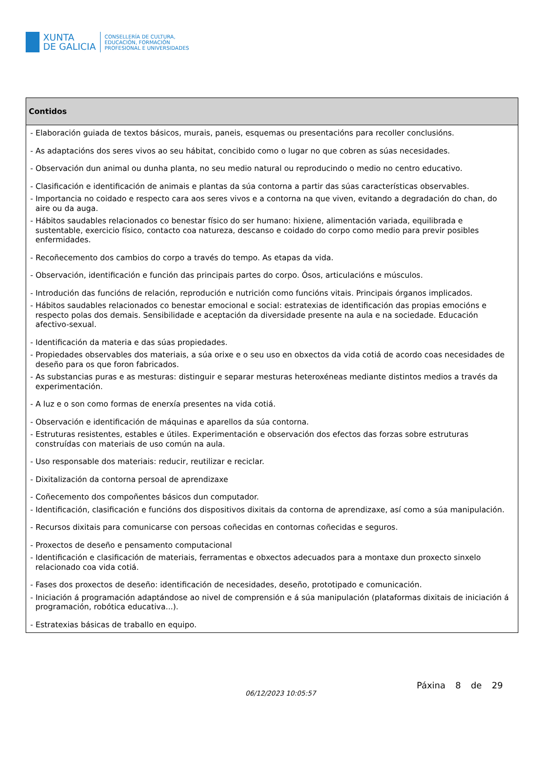XUNTA
DE GALICIA
CONSELLERÍA DE CULTURA,
EDUCACIÓN, FORMACIÓN
PROFESIONAL E UNIVERSIDADES
| Contidos |
| --- |
| - Elaboración guiada de textos básicos, murais, paneis, esquemas ou presentacións para recoller conclusións. - As adaptacións dos seres vivos ao seu hábitat, concibido como o lugar no que cobren as súas necesidades. - Observación dun animal ou dunha planta, no seu medio natural ou reproducindo o medio no centro educativo. - Clasificación e identificación de animais e plantas da súa contorna a partir das súas características observables. - Importancia no coidado e respecto cara aos seres vivos e a contorna na que viven, evitando a degradación do chan, do aire ou da auga. - Hábitos saudables relacionados co benestar físico do ser humano: hixiene, alimentación variada, equilibrada e sustentable, exercicio físico, contacto coa natureza, descanso e coidado do corpo como medio para previr posibles enfermidades. - Recoñecemento dos cambios do corpo a través do tempo. As etapas da vida. - Observación, identificación e función das principais partes do corpo. Ósos, articulacións e músculos. - Introdución das funcións de relación, reprodución e nutrición como funcións vitais. Principais órganos implicados. - Hábitos saudables relacionados co benestar emocional e social: estratexias de identificación das propias emocións e respecto polas dos demais. Sensibilidade e aceptación da diversidade presente na aula e na sociedade. Educación afectivo-sexual. - Identificación da materia e das súas propiedades. - Propiedades observables dos materiais, a súa orixe e o seu uso en obxectos da vida cotiá de acordo coas necesidades de deseño para os que foron fabricados. - As substancias puras e as mesturas: distinguir e separar mesturas heteroxéneas mediante distintos medios a través da experimentación. - A luz e o son como formas de enerxía presentes na vida cotiá. - Observación e identificación de máquinas e aparellos da súa contorna. - Estruturas resistentes, estables e útiles. Experimentación e observación dos efectos das forzas sobre estruturas construídas con materiais de uso común na aula. - Uso responsable dos materiais: reducir, reutilizar e reciclar. - Dixitalización da contorna persoal de aprendizaxe - Coñecemento dos compoñentes básicos dun computador. - Identificación, clasificación e funcións dos dispositivos dixitais da contorna de aprendizaxe, así como a súa manipulación. - Recursos dixitais para comunicarse con persoas coñecidas en contornas coñecidas e seguros. - Proxectos de deseño e pensamento computacional - Identificación e clasificación de materiais, ferramentas e obxectos adecuados para a montaxe dun proxecto sinxelo relacionado coa vida cotiá. - Fases dos proxectos de deseño: identificación de necesidades, deseño, prototipado e comunicación. - Iniciación á programación adaptándose ao nivel de comprensión e á súa manipulación (plataformas dixitais de iniciación á programación, robótica educativa...). - Estratexias básicas de traballo en equipo. |
06/12/2023 10:05:57
Páxina 8 de 29